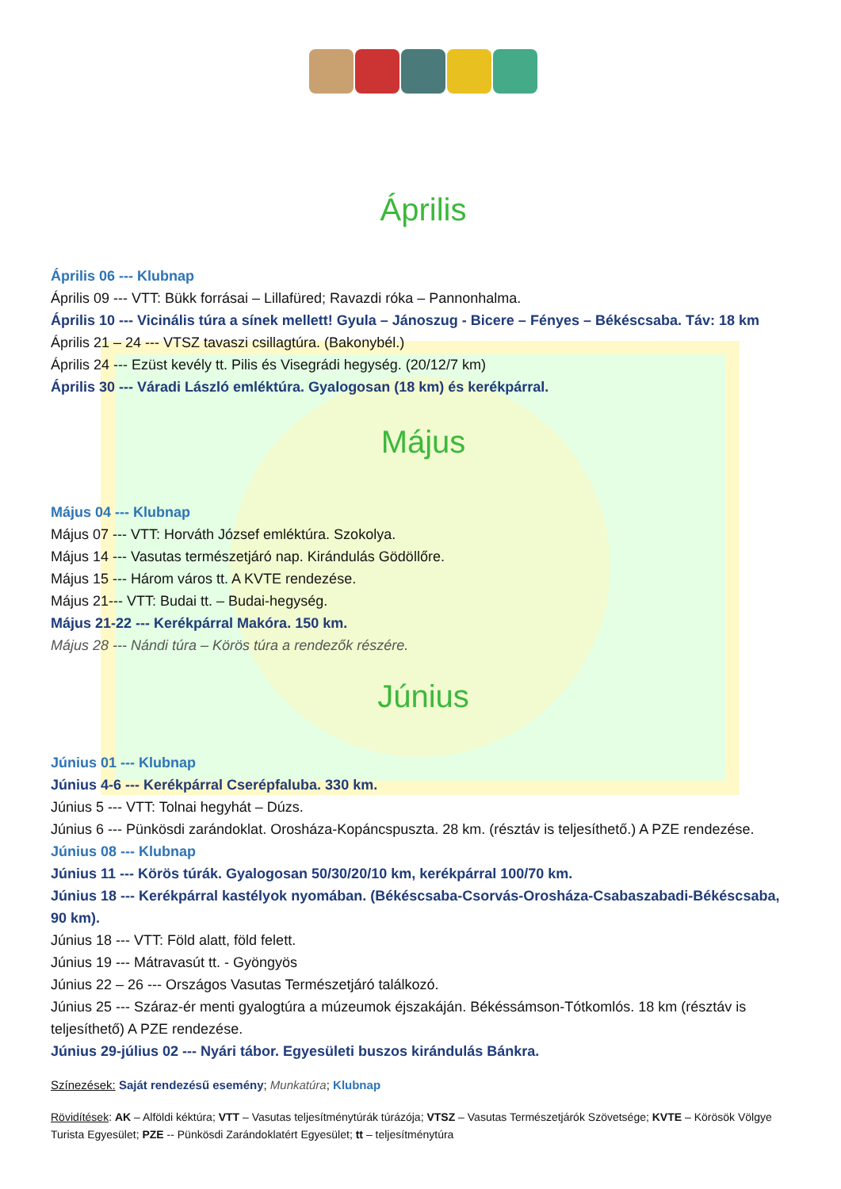Április
Április 06 --- Klubnap
Április 09 --- VTT: Bükk forrásai – Lillafüred; Ravazdi róka – Pannonhalma.
Április 10 --- Vicinális túra a sínek mellett! Gyula – Jánoszug - Bicere – Fényes – Békéscsaba. Táv: 18 km
Április 21 – 24 --- VTSZ tavaszi csillagtúra. (Bakonybél.)
Április 24 --- Ezüst kevély tt. Pilis és Visegrádi hegység. (20/12/7 km)
Április 30 --- Váradi László emléktúra. Gyalogosan (18 km) és kerékpárral.
Május
Május 04 --- Klubnap
Május 07 --- VTT: Horváth József emléktúra. Szokolya.
Május 14 --- Vasutas természetjáró nap. Kirándulás Gödöllőre.
Május 15 --- Három város tt. A KVTE rendezése.
Május 21--- VTT: Budai tt. – Budai-hegység.
Május 21-22 --- Kerékpárral Makóra. 150 km.
Május 28 --- Nándi túra – Körös túra a rendezők részére.
Június
Június 01 --- Klubnap
Június 4-6 --- Kerékpárral Cserépfaluba. 330 km.
Június 5 --- VTT: Tolnai hegyhát – Dúzs.
Június 6 --- Pünkösdi zarándoklat. Orosháza-Kopáncspuszta. 28 km. (résztáv is teljesíthető.) A PZE rendezése.
Június 08 --- Klubnap
Június 11 --- Körös túrák. Gyalogosan 50/30/20/10 km, kerékpárral 100/70 km.
Június 18 --- Kerékpárral kastélyok nyomában. (Békéscsaba-Csorvás-Orosháza-Csabaszabadi-Békéscsaba, 90 km).
Június 18 --- VTT: Föld alatt, föld felett.
Június 19 --- Mátravasút tt. - Gyöngyös
Június 22 – 26 --- Országos Vasutas Természetjáró találkozó.
Június 25 --- Száraz-ér menti gyalogtúra a múzeumok éjszakáján. Békéssámson-Tótkomlós. 18 km (résztáv is teljesíthető) A PZE rendezése.
Június 29-július 02 --- Nyári tábor. Egyesületi buszos kirándulás Bánkra.
Színezések: Saját rendezésű esemény; Munkatúra; Klubnap
Rövidítések: AK – Alföldi kéktúra; VTT – Vasutas teljesítménytúrák túrázója; VTSZ – Vasutas Természetjárók Szövetsége; KVTE – Körösök Völgye Turista Egyesület; PZE -- Pünkösdi Zarándoklatért Egyesület; tt – teljesítménytúra